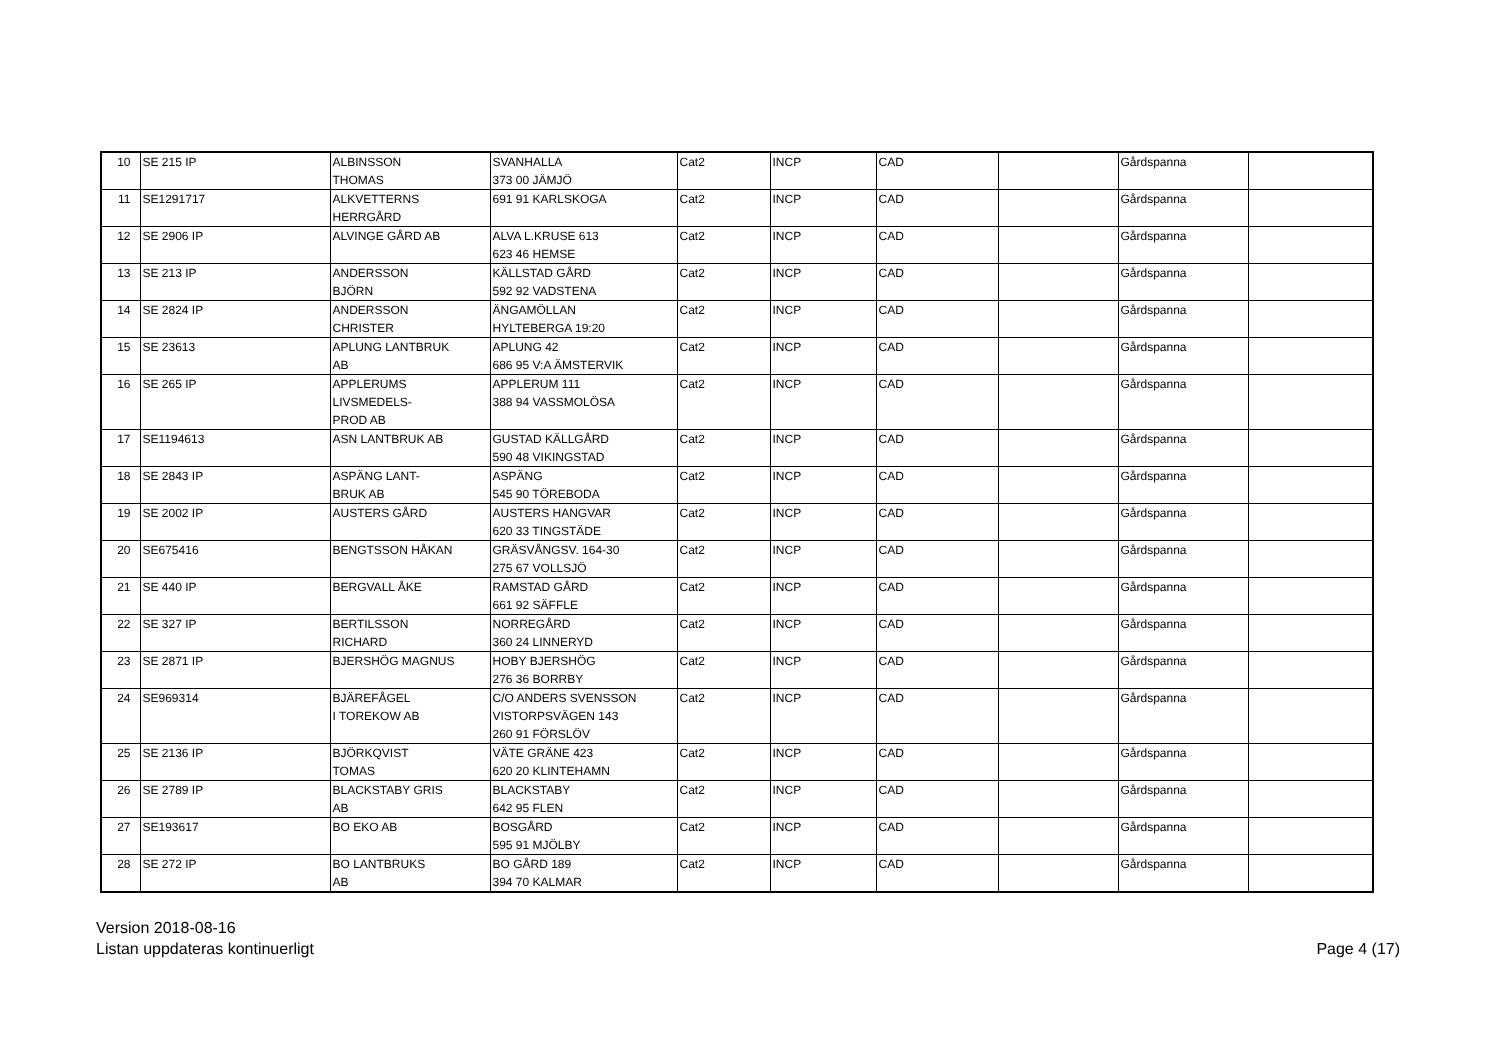| 10 | SE 215 IP | ALBINSSON THOMAS | SVANHALLA 373 00 JÄMJÖ | Cat2 | INCP | CAD | | Gårdspanna | |
| 11 | SE1291717 | ALKVETTERNS HERRGÅRD | 691 91 KARLSKOGA | Cat2 | INCP | CAD | | Gårdspanna | |
| 12 | SE 2906 IP | ALVINGE GÅRD AB | ALVA L.KRUSE 613 623 46 HEMSE | Cat2 | INCP | CAD | | Gårdspanna | |
| 13 | SE 213 IP | ANDERSSON BJÖRN | KÄLLSTAD GÅRD 592 92 VADSTENA | Cat2 | INCP | CAD | | Gårdspanna | |
| 14 | SE 2824 IP | ANDERSSON CHRISTER | ÄNGAMÖLLAN HYLTEBERGA 19:20 | Cat2 | INCP | CAD | | Gårdspanna | |
| 15 | SE 23613 | APLUNG LANTBRUK AB | APLUNG 42 686 95 V:A ÄMSTERVIK | Cat2 | INCP | CAD | | Gårdspanna | |
| 16 | SE 265 IP | APPLERUMS LIVSMEDELS- PROD AB | APPLERUM 111 388 94 VASSMOLÖSA | Cat2 | INCP | CAD | | Gårdspanna | |
| 17 | SE1194613 | ASN LANTBRUK AB | GUSTAD KÄLLGÅRD 590 48 VIKINGSTAD | Cat2 | INCP | CAD | | Gårdspanna | |
| 18 | SE 2843 IP | ASPÄNG LANT- BRUK AB | ASPÄNG 545 90 TÖREBODA | Cat2 | INCP | CAD | | Gårdspanna | |
| 19 | SE 2002 IP | AUSTERS GÅRD | AUSTERS HANGVAR 620 33 TINGSTÄDE | Cat2 | INCP | CAD | | Gårdspanna | |
| 20 | SE675416 | BENGTSSON HÅKAN | GRÄSVÅNGSV. 164-30 275 67 VOLLSJÖ | Cat2 | INCP | CAD | | Gårdspanna | |
| 21 | SE 440 IP | BERGVALL ÅKE | RAMSTAD GÅRD 661 92 SÄFFLE | Cat2 | INCP | CAD | | Gårdspanna | |
| 22 | SE 327 IP | BERTILSSON RICHARD | NORREGÅRD 360 24 LINNERYD | Cat2 | INCP | CAD | | Gårdspanna | |
| 23 | SE 2871 IP | BJERSHÖG MAGNUS | HOBY BJERSHÖG 276 36 BORRBY | Cat2 | INCP | CAD | | Gårdspanna | |
| 24 | SE969314 | BJÄREFÅGEL I TOREKOW AB | C/O ANDERS SVENSSON VISTORPSVÄGEN 143 260 91 FÖRSLÖV | Cat2 | INCP | CAD | | Gårdspanna | |
| 25 | SE 2136 IP | BJÖRKQVIST TOMAS | VÄTE GRÄNE 423 620 20 KLINTEHAMN | Cat2 | INCP | CAD | | Gårdspanna | |
| 26 | SE 2789 IP | BLACKSTABY GRIS AB | BLACKSTABY 642 95 FLEN | Cat2 | INCP | CAD | | Gårdspanna | |
| 27 | SE193617 | BO EKO AB | BOSGÅRD 595 91 MJÖLBY | Cat2 | INCP | CAD | | Gårdspanna | |
| 28 | SE 272 IP | BO LANTBRUKS AB | BO GÅRD 189 394 70 KALMAR | Cat2 | INCP | CAD | | Gårdspanna | |
Version 2018-08-16
Listan uppdateras kontinuerligt
Page 4 (17)